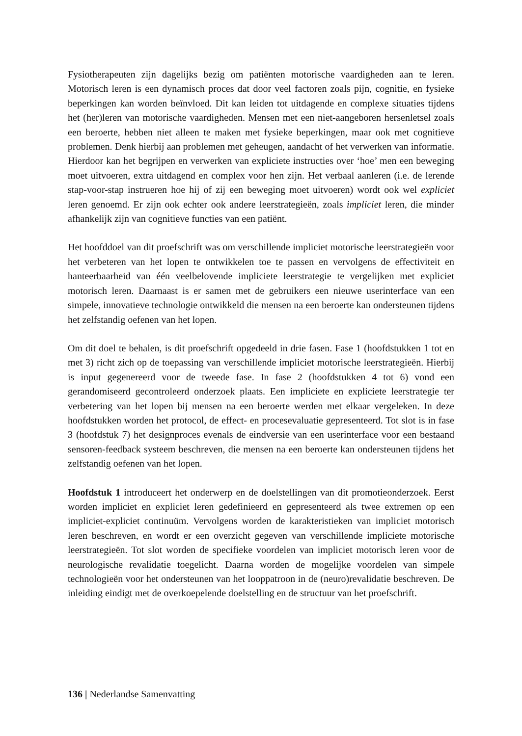Fysiotherapeuten zijn dagelijks bezig om patiënten motorische vaardigheden aan te leren. Motorisch leren is een dynamisch proces dat door veel factoren zoals pijn, cognitie, en fysieke beperkingen kan worden beïnvloed. Dit kan leiden tot uitdagende en complexe situaties tijdens het (her)leren van motorische vaardigheden. Mensen met een niet-aangeboren hersenletsel zoals een beroerte, hebben niet alleen te maken met fysieke beperkingen, maar ook met cognitieve problemen. Denk hierbij aan problemen met geheugen, aandacht of het verwerken van informatie. Hierdoor kan het begrijpen en verwerken van expliciete instructies over ‘hoe’ men een beweging moet uitvoeren, extra uitdagend en complex voor hen zijn. Het verbaal aanleren (i.e. de lerende stap-voor-stap instrueren hoe hij of zij een beweging moet uitvoeren) wordt ook wel expliciet leren genoemd. Er zijn ook echter ook andere leerstrategieën, zoals impliciet leren, die minder afhankelijk zijn van cognitieve functies van een patiënt.
Het hoofddoel van dit proefschrift was om verschillende impliciet motorische leerstrategieën voor het verbeteren van het lopen te ontwikkelen toe te passen en vervolgens de effectiviteit en hanteerbaarheid van één veelbelovende impliciete leerstrategie te vergelijken met expliciet motorisch leren. Daarnaast is er samen met de gebruikers een nieuwe userinterface van een simpele, innovatieve technologie ontwikkeld die mensen na een beroerte kan ondersteunen tijdens het zelfstandig oefenen van het lopen.
Om dit doel te behalen, is dit proefschrift opgedeeld in drie fasen. Fase 1 (hoofdstukken 1 tot en met 3) richt zich op de toepassing van verschillende impliciet motorische leerstrategieën. Hierbij is input gegenereerd voor de tweede fase. In fase 2 (hoofdstukken 4 tot 6) vond een gerandomiseerd gecontroleerd onderzoek plaats. Een impliciete en expliciete leerstrategie ter verbetering van het lopen bij mensen na een beroerte werden met elkaar vergeleken. In deze hoofdstukken worden het protocol, de effect- en procesevaluatie gepresenteerd. Tot slot is in fase 3 (hoofdstuk 7) het designproces evenals de eindversie van een userinterface voor een bestaand sensoren-feedback systeem beschreven, die mensen na een beroerte kan ondersteunen tijdens het zelfstandig oefenen van het lopen.
Hoofdstuk 1 introduceert het onderwerp en de doelstellingen van dit promotieonderzoek. Eerst worden impliciet en expliciet leren gedefinieerd en gepresenteerd als twee extremen op een impliciet-expliciet continuüm. Vervolgens worden de karakteristieken van impliciet motorisch leren beschreven, en wordt er een overzicht gegeven van verschillende impliciete motorische leerstrategieën. Tot slot worden de specifieke voordelen van impliciet motorisch leren voor de neurologische revalidatie toegelicht. Daarna worden de mogelijke voordelen van simpele technologieën voor het ondersteunen van het looppatroon in de (neuro)revalidatie beschreven. De inleiding eindigt met de overkoepelende doelstelling en de structuur van het proefschrift.
136 | Nederlandse Samenvatting